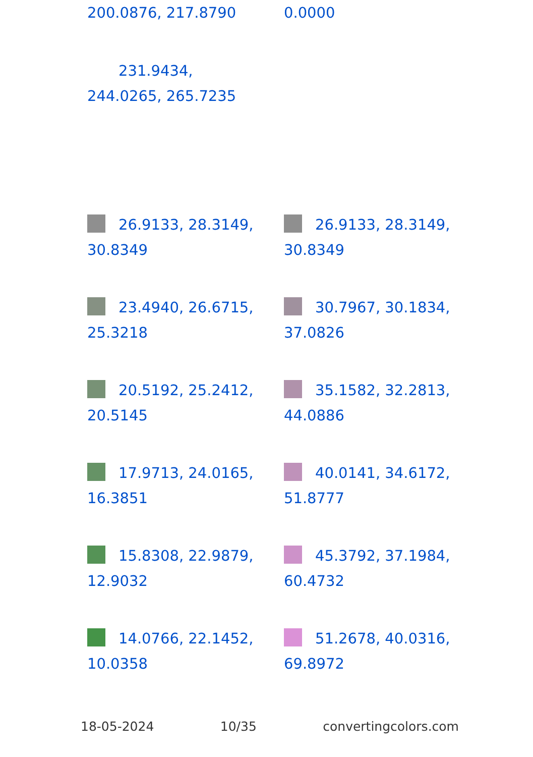200.0876, 217.8790 0.0000
231.9434,
244.0265, 265.7235
26.9133, 28.3149, 30.8349
26.9133, 28.3149, 30.8349
23.4940, 26.6715, 25.3218
30.7967, 30.1834, 37.0826
20.5192, 25.2412, 20.5145
35.1582, 32.2813, 44.0886
17.9713, 24.0165, 16.3851
40.0141, 34.6172, 51.8777
15.8308, 22.9879, 12.9032
45.3792, 37.1984, 60.4732
14.0766, 22.1452, 10.0358
51.2678, 40.0316, 69.8972
18-05-2024 10/35 convertingcolors.com